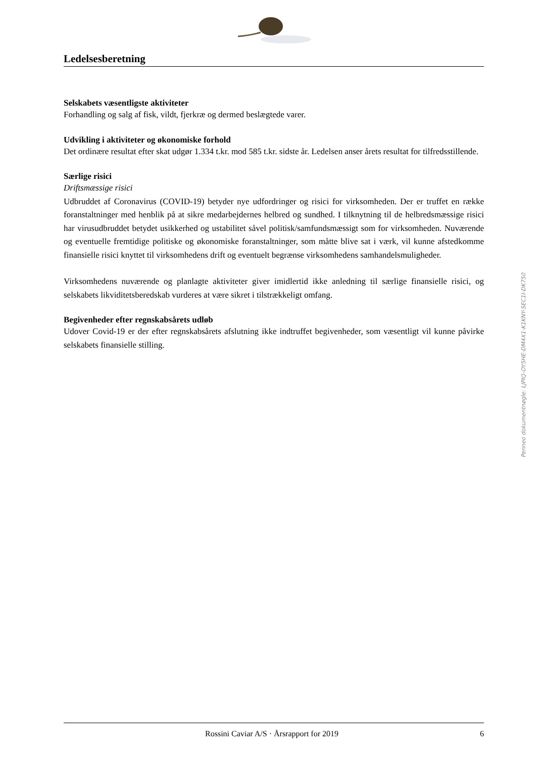Ledelsesberetning
Selskabets væsentligste aktiviteter
Forhandling og salg af fisk, vildt, fjerkræ og dermed beslægtede varer.
Udvikling i aktiviteter og økonomiske forhold
Det ordinære resultat efter skat udgør 1.334 t.kr. mod 585 t.kr. sidste år. Ledelsen anser årets resultat for tilfredsstillende.
Særlige risici
Driftsmæssige risici
Udbruddet af Coronavirus (COVID-19) betyder nye udfordringer og risici for virksomheden. Der er truffet en række foranstaltninger med henblik på at sikre medarbejdernes helbred og sundhed. I tilknytning til de helbredsmæssige risici har virusudbruddet betydet usikkerhed og ustabilitet såvel politisk/samfundsmæssigt som for virksomheden. Nuværende og eventuelle fremtidige politiske og økonomiske foranstaltninger, som måtte blive sat i værk, vil kunne afstedkomme finansielle risici knyttet til virksomhedens drift og eventuelt begrænse virksomhedens samhandelsmuligheder.
Virksomhedens nuværende og planlagte aktiviteter giver imidlertid ikke anledning til særlige finansielle risici, og selskabets likviditetsberedskab vurderes at være sikret i tilstrækkeligt omfang.
Begivenheder efter regnskabsårets udløb
Udover Covid-19 er der efter regnskabsårets afslutning ikke indtruffet begivenheder, som væsentligt vil kunne påvirke selskabets finansielle stilling.
Penneo dokumentnøgle: LJPIQ-OY5HE-DM4X1-K1KNY-SEC1I-DK750
Rossini Caviar A/S · Årsrapport for 2019 6